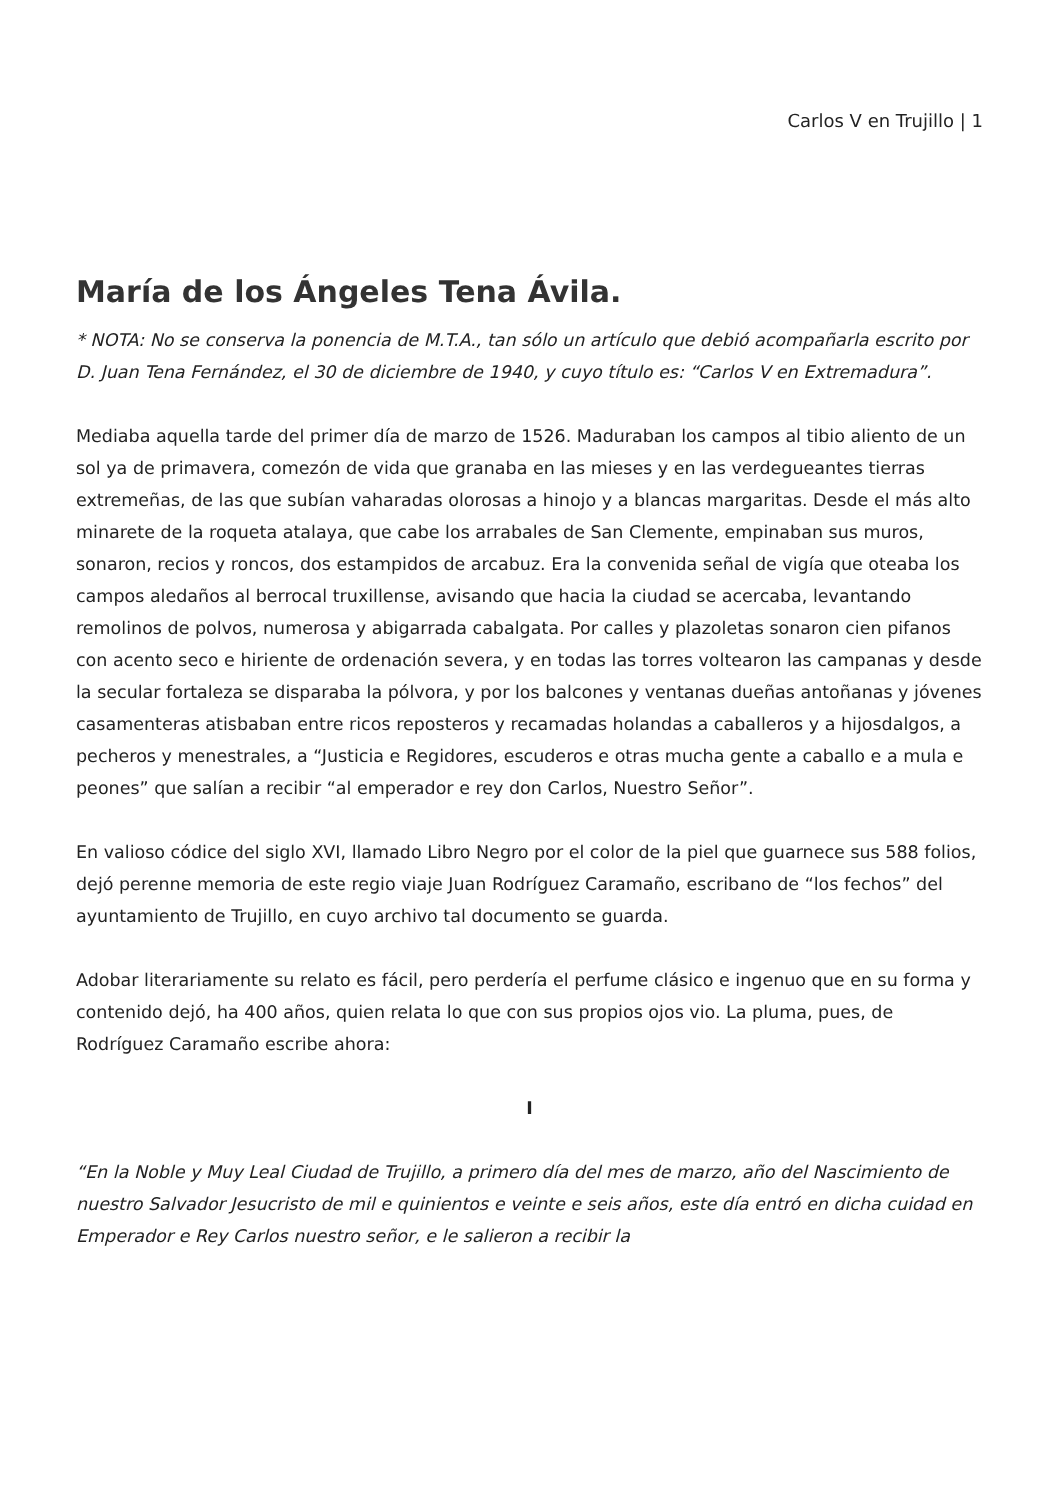Carlos V en Trujillo | 1
María de los Ángeles Tena Ávila.
* NOTA: No se conserva la ponencia de M.T.A., tan sólo un artículo que debió acompañarla escrito por D. Juan Tena Fernández, el 30 de diciembre de 1940, y cuyo título es: “Carlos V en Extremadura”.
Mediaba aquella tarde del primer día de marzo de 1526. Maduraban los campos al tibio aliento de un sol ya de primavera, comezón de vida que granaba en las mieses y en las verdegueantes tierras extremeñas, de las que subían vaharadas olorosas a hinojo y a blancas margaritas. Desde el más alto minarete de la roqueta atalaya, que cabe los arrabales de San Clemente, empinaban sus muros, sonaron, recios y roncos, dos estampidos de arcabuz. Era la convenida señal de vigía que oteaba los campos aledaños al berrocal truxillense, avisando que hacia la ciudad se acercaba, levantando remolinos de polvos, numerosa y abigarrada cabalgata. Por calles y plazoletas sonaron cien pifanos con acento seco e hiriente de ordenación severa, y en todas las torres voltearon las campanas y desde la secular fortaleza se disparaba la pólvora, y por los balcones y ventanas dueñas antoñanas y jóvenes casamenteras atisbaban entre ricos reposteros y recamadas holandas a caballeros y a hijosdalgos, a pecheros y menestrales, a “Justicia e Regidores, escuderos e otras mucha gente a caballo e a mula e peones” que salían a recibir “al emperador e rey don Carlos, Nuestro Señor”.
En valioso códice del siglo XVI, llamado Libro Negro por el color de la piel que guarnece sus 588 folios, dejó perenne memoria de este regio viaje Juan Rodríguez Caramaño, escribano de “los fechos” del ayuntamiento de Trujillo, en cuyo archivo tal documento se guarda.
Adobar literariamente su relato es fácil, pero perdería el perfume clásico e ingenuo que en su forma y contenido dejó, ha 400 años, quien relata lo que con sus propios ojos vio. La pluma, pues, de Rodríguez Caramaño escribe ahora:
I
“En la Noble y Muy Leal Ciudad de Trujillo, a primero día del mes de marzo, año del Nascimiento de nuestro Salvador Jesucristo de mil e quinientos e veinte e seis años, este día entró en dicha cuidad en Emperador e Rey Carlos nuestro señor, e le salieron a recibir la